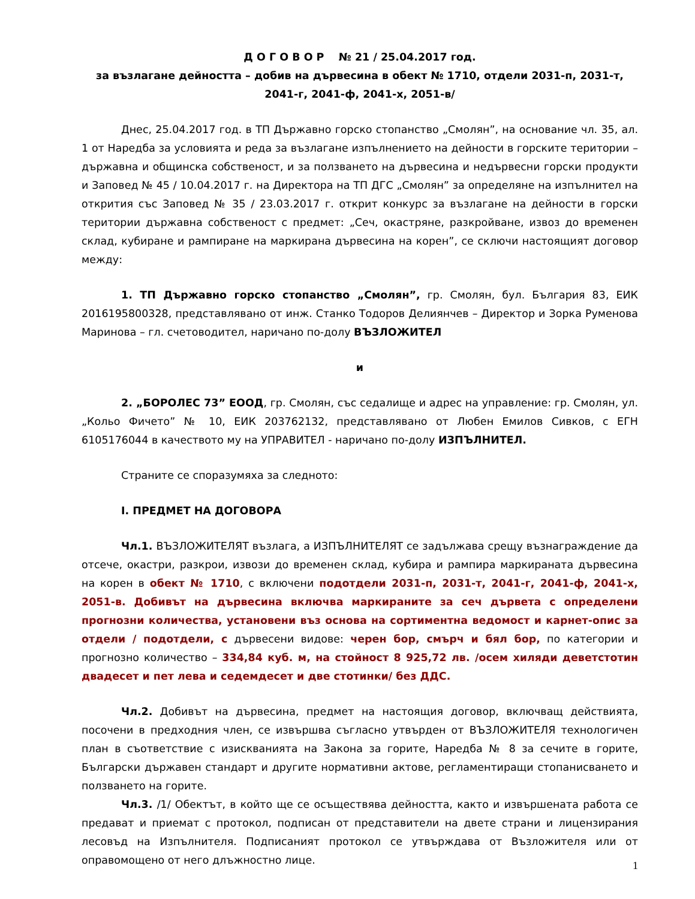Д О Г О В О Р № 21 / 25.04.2017 год.
за възлагане дейността – добив на дървесина в обект № 1710, отдели 2031-п, 2031-т, 2041-г, 2041-ф, 2041-х, 2051-в/
Днес, 25.04.2017 год. в ТП Държавно горско стопанство „Смолян”, на основание чл. 35, ал. 1 от Наредба за условията и реда за възлагане изпълнението на дейности в горските територии – държавна и общинска собственост, и за ползването на дървесина и недървесни горски продукти и Заповед № 45 / 10.04.2017 г. на Директора на ТП ДГС „Смолян” за определяне на изпълнител на открития със Заповед № 35 / 23.03.2017 г. открит конкурс за възлагане на дейности в горски територии държавна собственост с предмет: „Сеч, окастряне, разкройване, извоз до временен склад, кубиране и рампиране на маркирана дървесина на корен”, се сключи настоящият договор между:
1. ТП Държавно горско стопанство „Смолян”, гр. Смолян, бул. България 83, ЕИК 2016195800328, представлявано от инж. Станко Тодоров Делиянчев – Директор и Зорка Руменова Маринова – гл. счетоводител, наричано по-долу ВЪЗЛОЖИТЕЛ
и
2. „БОРОЛЕС 73” ЕООД, гр. Смолян, със седалище и адрес на управление: гр. Смолян, ул. „Кольо Фичето” № 10, ЕИК 203762132, представлявано от Любен Емилов Сивков, с ЕГН 6105176044 в качеството му на УПРАВИТЕЛ - наричано по-долу ИЗПЪЛНИТЕЛ.
Страните се споразумяха за следното:
I. ПРЕДМЕТ НА ДОГОВОРА
Чл.1. ВЪЗЛОЖИТЕЛЯТ възлага, а ИЗПЪЛНИТЕЛЯТ се задължава срещу възнаграждение да отсече, окастри, разкрои, извози до временен склад, кубира и рампира маркираната дървесина на корен в обект № 1710, с включени подотдели 2031-п, 2031-т, 2041-г, 2041-ф, 2041-х, 2051-в. Добивът на дървесина включва маркираните за сеч дървета с определени прогнозни количества, установени въз основа на сортиментна ведомост и карнет-опис за отдели / подотдели, с дървесени видове: черен бор, смърч и бял бор, по категории и прогнозно количество – 334,84 куб. м, на стойност 8 925,72 лв. /осем хиляди деветстотин двадесет и пет лева и седемдесет и две стотинки/ без ДДС.
Чл.2. Добивът на дървесина, предмет на настоящия договор, включващ действията, посочени в предходния член, се извършва съгласно утвърден от ВЪЗЛОЖИТЕЛЯ технологичен план в съответствие с изискванията на Закона за горите, Наредба № 8 за сечите в горите, Български държавен стандарт и другите нормативни актове, регламентиращи стопанисването и ползването на горите.
Чл.3. /1/ Обектът, в който ще се осъществява дейността, както и извършената работа се предават и приемат с протокол, подписан от представители на двете страни и лицензирания лесовъд на Изпълнителя. Подписаният протокол се утвърждава от Възложителя или от оправомощено от него длъжностно лице.
1